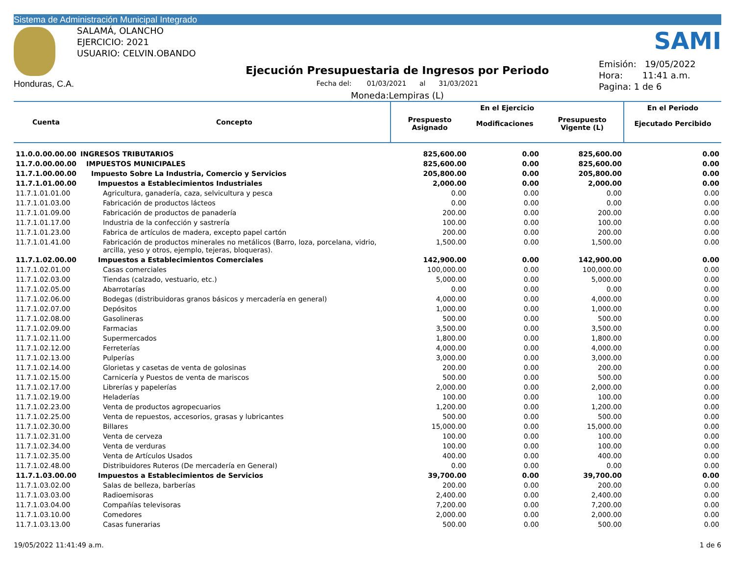Sistema de Administración Municipal Integrado
Honduras, C.A.
SALAMÁ, OLANCHO
EJERCICIO: 2021
USUARIO: CELVIN.OBANDO
Ejecución Presupuestaria de Ingresos por Periodo
Fecha del: 01/03/2021 al 31/03/2021
Moneda:Lempiras (L)
SAMI
Emisión: 19/05/2022
Hora: 11:41 a.m.
Pagina: 1 de 6
| Cuenta | Concepto | En el Ejercicio | | | En el Periodo |
| --- | --- | --- | --- | --- | --- |
| | | Prespuesto Asignado | Modificaciones | Presupuesto Vigente (L) | Ejecutado Percibido |
| 11.0.0.00.00.00 | INGRESOS TRIBUTARIOS | 825,600.00 | 0.00 | 825,600.00 | 0.00 |
| 11.7.0.00.00.00 | IMPUESTOS MUNICIPALES | 825,600.00 | 0.00 | 825,600.00 | 0.00 |
| 11.7.1.00.00.00 | Impuesto Sobre La Industria, Comercio y Servicios | 205,800.00 | 0.00 | 205,800.00 | 0.00 |
| 11.7.1.01.00.00 | Impuestos a Establecimientos Industriales | 2,000.00 | 0.00 | 2,000.00 | 0.00 |
| 11.7.1.01.01.00 | Agricultura, ganadería, caza, selvicultura y pesca | 0.00 | 0.00 | 0.00 | 0.00 |
| 11.7.1.01.03.00 | Fabricación de productos lácteos | 0.00 | 0.00 | 0.00 | 0.00 |
| 11.7.1.01.09.00 | Fabricación de productos de panadería | 200.00 | 0.00 | 200.00 | 0.00 |
| 11.7.1.01.17.00 | Industria de la confección y sastrería | 100.00 | 0.00 | 100.00 | 0.00 |
| 11.7.1.01.23.00 | Fabrica de artículos de madera, excepto papel cartón | 200.00 | 0.00 | 200.00 | 0.00 |
| 11.7.1.01.41.00 | Fabricación de productos minerales no metálicos (Barro, loza, porcelana, vidrio, arcilla, yeso y otros, ejemplo, tejeras, bloqueras). | 1,500.00 | 0.00 | 1,500.00 | 0.00 |
| 11.7.1.02.00.00 | Impuestos a Establecimientos Comerciales | 142,900.00 | 0.00 | 142,900.00 | 0.00 |
| 11.7.1.02.01.00 | Casas comerciales | 100,000.00 | 0.00 | 100,000.00 | 0.00 |
| 11.7.1.02.03.00 | Tiendas (calzado, vestuario, etc.) | 5,000.00 | 0.00 | 5,000.00 | 0.00 |
| 11.7.1.02.05.00 | Abarrotarías | 0.00 | 0.00 | 0.00 | 0.00 |
| 11.7.1.02.06.00 | Bodegas (distribuidoras granos básicos y mercadería en general) | 4,000.00 | 0.00 | 4,000.00 | 0.00 |
| 11.7.1.02.07.00 | Depósitos | 1,000.00 | 0.00 | 1,000.00 | 0.00 |
| 11.7.1.02.08.00 | Gasolineras | 500.00 | 0.00 | 500.00 | 0.00 |
| 11.7.1.02.09.00 | Farmacias | 3,500.00 | 0.00 | 3,500.00 | 0.00 |
| 11.7.1.02.11.00 | Supermercados | 1,800.00 | 0.00 | 1,800.00 | 0.00 |
| 11.7.1.02.12.00 | Ferreterías | 4,000.00 | 0.00 | 4,000.00 | 0.00 |
| 11.7.1.02.13.00 | Pulperías | 3,000.00 | 0.00 | 3,000.00 | 0.00 |
| 11.7.1.02.14.00 | Glorietas y casetas de venta de golosinas | 200.00 | 0.00 | 200.00 | 0.00 |
| 11.7.1.02.15.00 | Carnicería y Puestos de venta de mariscos | 500.00 | 0.00 | 500.00 | 0.00 |
| 11.7.1.02.17.00 | Librerías y papelerías | 2,000.00 | 0.00 | 2,000.00 | 0.00 |
| 11.7.1.02.19.00 | Heladerías | 100.00 | 0.00 | 100.00 | 0.00 |
| 11.7.1.02.23.00 | Venta de productos agropecuarios | 1,200.00 | 0.00 | 1,200.00 | 0.00 |
| 11.7.1.02.25.00 | Venta de repuestos, accesorios, grasas y lubricantes | 500.00 | 0.00 | 500.00 | 0.00 |
| 11.7.1.02.30.00 | Billares | 15,000.00 | 0.00 | 15,000.00 | 0.00 |
| 11.7.1.02.31.00 | Venta de cerveza | 100.00 | 0.00 | 100.00 | 0.00 |
| 11.7.1.02.34.00 | Venta de verduras | 100.00 | 0.00 | 100.00 | 0.00 |
| 11.7.1.02.35.00 | Venta de Artículos Usados | 400.00 | 0.00 | 400.00 | 0.00 |
| 11.7.1.02.48.00 | Distribuidores Ruteros (De mercadería en General) | 0.00 | 0.00 | 0.00 | 0.00 |
| 11.7.1.03.00.00 | Impuestos a Establecimientos de Servicios | 39,700.00 | 0.00 | 39,700.00 | 0.00 |
| 11.7.1.03.02.00 | Salas de belleza, barberías | 200.00 | 0.00 | 200.00 | 0.00 |
| 11.7.1.03.03.00 | Radioemisoras | 2,400.00 | 0.00 | 2,400.00 | 0.00 |
| 11.7.1.03.04.00 | Compañías televisoras | 7,200.00 | 0.00 | 7,200.00 | 0.00 |
| 11.7.1.03.10.00 | Comedores | 2,000.00 | 0.00 | 2,000.00 | 0.00 |
| 11.7.1.03.13.00 | Casas funerarias | 500.00 | 0.00 | 500.00 | 0.00 |
19/05/2022 11:41:49 a.m. 1 de 6